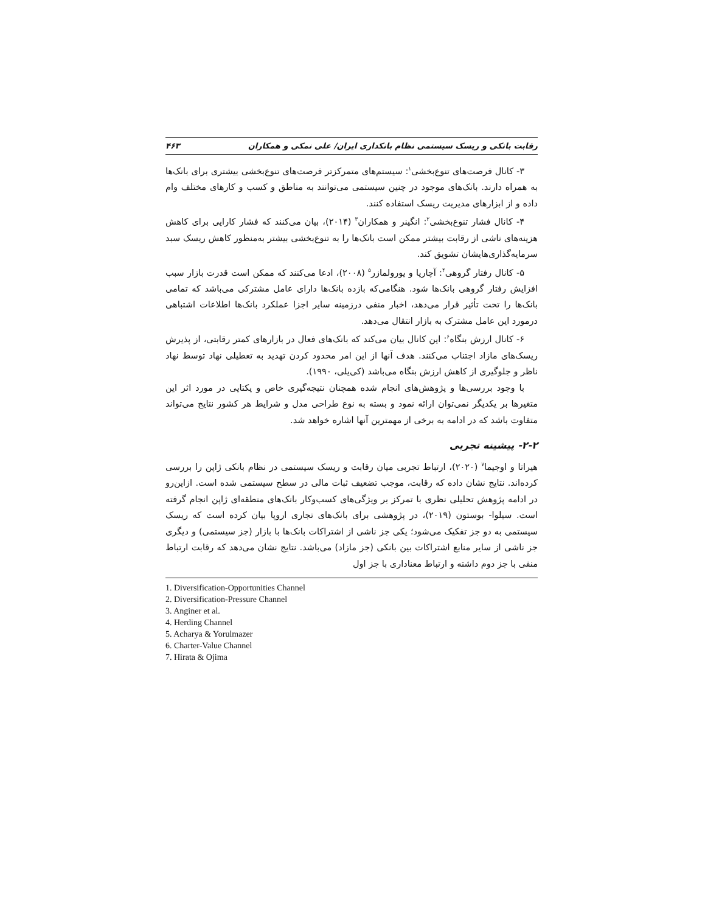رقابت بانکی و ریسک سیستمی نظام بانکداری ایران/ علی نمکی و همکاران ۴۶۳
۳- کانال فرصت‌های تنوع‌بخشی<sup>۱</sup>: سیستم‌های متمرکزتر فرصت‌های تنوع‌بخشی بیشتری برای بانک‌ها به همراه دارند. بانک‌های موجود در چنین سیستمی می‌توانند به مناطق و کسب و کارهای مختلف وام داده و از ابزارهای مدیریت ریسک استفاده کنند.
۴- کانال فشار تنوع‌بخشی<sup>۲</sup>: انگینر و همکاران<sup>۳</sup> (۲۰۱۴)، بیان می‌کنند که فشار کارایی برای کاهش هزینه‌های ناشی از رقابت بیشتر ممکن است بانک‌ها را به تنوع‌بخشی بیشتر به‌منظور کاهش ریسک سبد سرمایه‌گذاری‌هایشان تشویق کند.
۵- کانال رفتار گروهی<sup>۴</sup>: آچاریا و یورولمازر<sup>۵</sup> (۲۰۰۸)، ادعا می‌کنند که ممکن است قدرت بازار سبب افزایش رفتار گروهی بانک‌ها شود. هنگامی‌که بازده بانک‌ها دارای عامل مشترکی می‌باشد که تمامی بانک‌ها را تحت تأثیر قرار می‌دهد، اخبار منفی درزمینه سایر اجزا عملکرد بانک‌ها اطلاعات اشتباهی درمورد این عامل مشترک به بازار انتقال می‌دهد.
۶- کانال ارزش بنگاه<sup>۶</sup>: این کانال بیان می‌کند که بانک‌های فعال در بازارهای کمتر رقابتی، از پذیرش ریسک‌های مازاد اجتناب می‌کنند. هدف آنها از این امر محدود کردن تهدید به تعطیلی نهاد توسط نهاد ناظر و جلوگیری از کاهش ارزش بنگاه می‌باشد (کی‌یلی، ۱۹۹۰).
با وجود بررسی‌ها و پژوهش‌های انجام شده همچنان نتیجه‌گیری خاص و یکتایی در مورد اثر این متغیرها بر یکدیگر نمی‌توان ارائه نمود و بسته به نوع طراحی مدل و شرایط هر کشور نتایج می‌تواند متفاوت باشد که در ادامه به برخی از مهمترین آنها اشاره خواهد شد.
۲-۲- پیشینه تجربی
هیراتا و اوجیما<sup>۷</sup> (۲۰۲۰)، ارتباط تجربی میان رقابت و ریسک سیستمی در نظام بانکی ژاپن را بررسی کرده‌اند. نتایج نشان داده که رقابت، موجب تضعیف ثبات مالی در سطح سیستمی شده است. ازاین‌رو در ادامه پژوهش تحلیلی نظری با تمرکز بر ویژگی‌های کسب‌وکار بانک‌های منطقه‌ای ژاپن انجام گرفته است. سیلوا- بوستون (۲۰۱۹)، در پژوهشی برای بانک‌های تجاری اروپا بیان کرده است که ریسک سیستمی به دو جز تفکیک می‌شود؛ یکی جز ناشی از اشتراکات بانک‌ها با بازار (جز سیستمی) و دیگری جز ناشی از سایر منابع اشتراکات بین بانکی (جز مازاد) می‌باشد. نتایج نشان می‌دهد که رقابت ارتباط منفی با جز دوم داشته و ارتباط معناداری با جز اول
1. Diversification-Opportunities Channel
2. Diversification-Pressure Channel
3. Anginer et al.
4. Herding Channel
5. Acharya & Yorulmazer
6. Charter-Value Channel
7. Hirata & Ojima